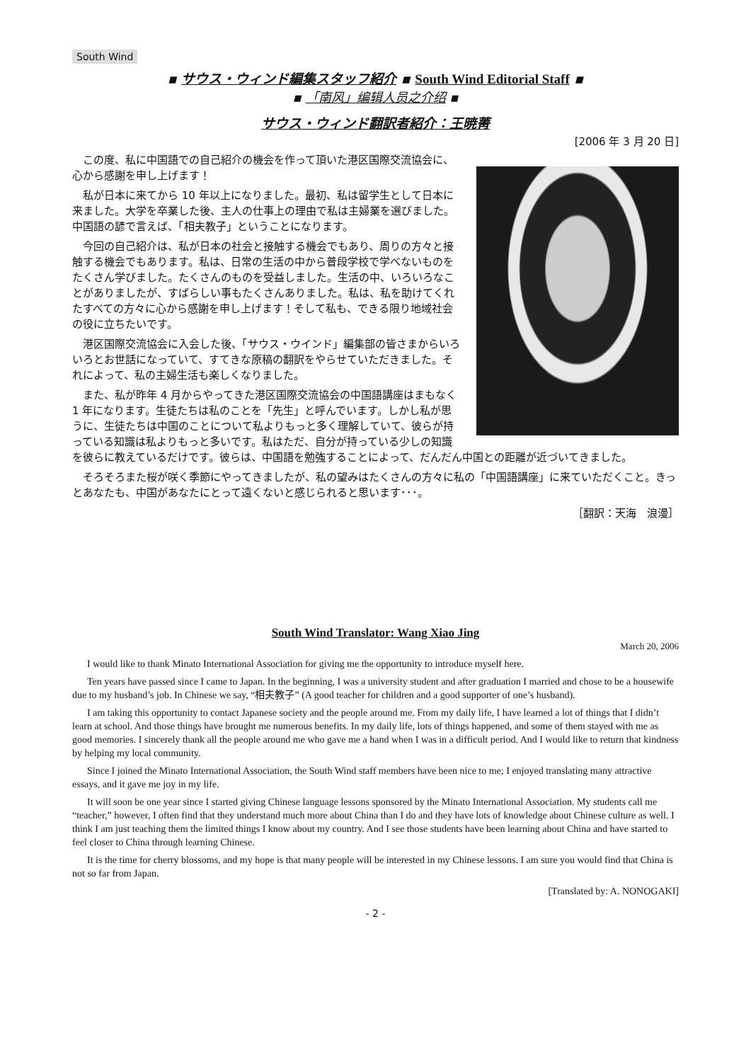South Wind
▪ サウス・ウィンド編集スタッフ紹介 ▪ South Wind Editorial Staff ▪
▪ 「南风」编辑人员之介绍 ▪
サウス・ウィンド翻訳者紹介：王暁菁
[2006 年 3 月 20 日]
この度、私に中国語での自己紹介の機会を作って頂いた港区国際交流協会に、心から感謝を申し上げます！
私が日本に来てから 10 年以上になりました。最初、私は留学生として日本に来ました。大学を卒業した後、主人の仕事上の理由で私は主婦業を選びました。中国語の諺で言えば、「相夫教子」ということになります。
今回の自己紹介は、私が日本の社会と接触する機会でもあり、周りの方々と接触する機会でもあります。私は、日常の生活の中から普段学校で学べないものをたくさん学びました。たくさんのものを受益しました。生活の中、いろいろなことがありましたが、すばらしい事もたくさんありました。私は、私を助けてくれたすべての方々に心から感謝を申し上げます！そして私も、できる限り地域社会の役に立ちたいです。
港区国際交流協会に入会した後、「サウス・ウインド」編集部の皆さまからいろいろとお世話になっていて、すてきな原稿の翻訳をやらせていただきました。それによって、私の主婦生活も楽しくなりました。
また、私が昨年 4 月からやってきた港区国際交流協会の中国語講座はまもなく 1 年になります。生徒たちは私のことを「先生」と呼んでいます。しかし私が思うに、生徒たちは中国のことについて私よりもっと多く理解していて、彼らが持っている知識は私よりもっと多いです。私はただ、自分が持っている少しの知識を彼らに教えているだけです。彼らは、中国語を勉強することによって、だんだん中国との距離が近づいてきました。
そろそろまた桜が咲く季節にやってきましたが、私の望みはたくさんの方々に私の「中国語講座」に来ていただくこと。きっとあなたも、中国があなたにとって遠くないと感じられると思います･･･。
［翻訳：天海　浪漫］
South Wind Translator: Wang Xiao Jing
March 20, 2006
I would like to thank Minato International Association for giving me the opportunity to introduce myself here.
Ten years have passed since I came to Japan. In the beginning, I was a university student and after graduation I married and chose to be a housewife due to my husband’s job. In Chinese we say, “相夫教子” (A good teacher for children and a good supporter of one’s husband).
I am taking this opportunity to contact Japanese society and the people around me. From my daily life, I have learned a lot of things that I didn’t learn at school. And those things have brought me numerous benefits. In my daily life, lots of things happened, and some of them stayed with me as good memories. I sincerely thank all the people around me who gave me a hand when I was in a difficult period. And I would like to return that kindness by helping my local community.
Since I joined the Minato International Association, the South Wind staff members have been nice to me; I enjoyed translating many attractive essays, and it gave me joy in my life.
It will soon be one year since I started giving Chinese language lessons sponsored by the Minato International Association. My students call me “teacher,” however, I often find that they understand much more about China than I do and they have lots of knowledge about Chinese culture as well. I think I am just teaching them the limited things I know about my country. And I see those students have been learning about China and have started to feel closer to China through learning Chinese.
It is the time for cherry blossoms, and my hope is that many people will be interested in my Chinese lessons. I am sure you would find that China is not so far from Japan.
[Translated by: A. NONOGAKI]
- 2 -